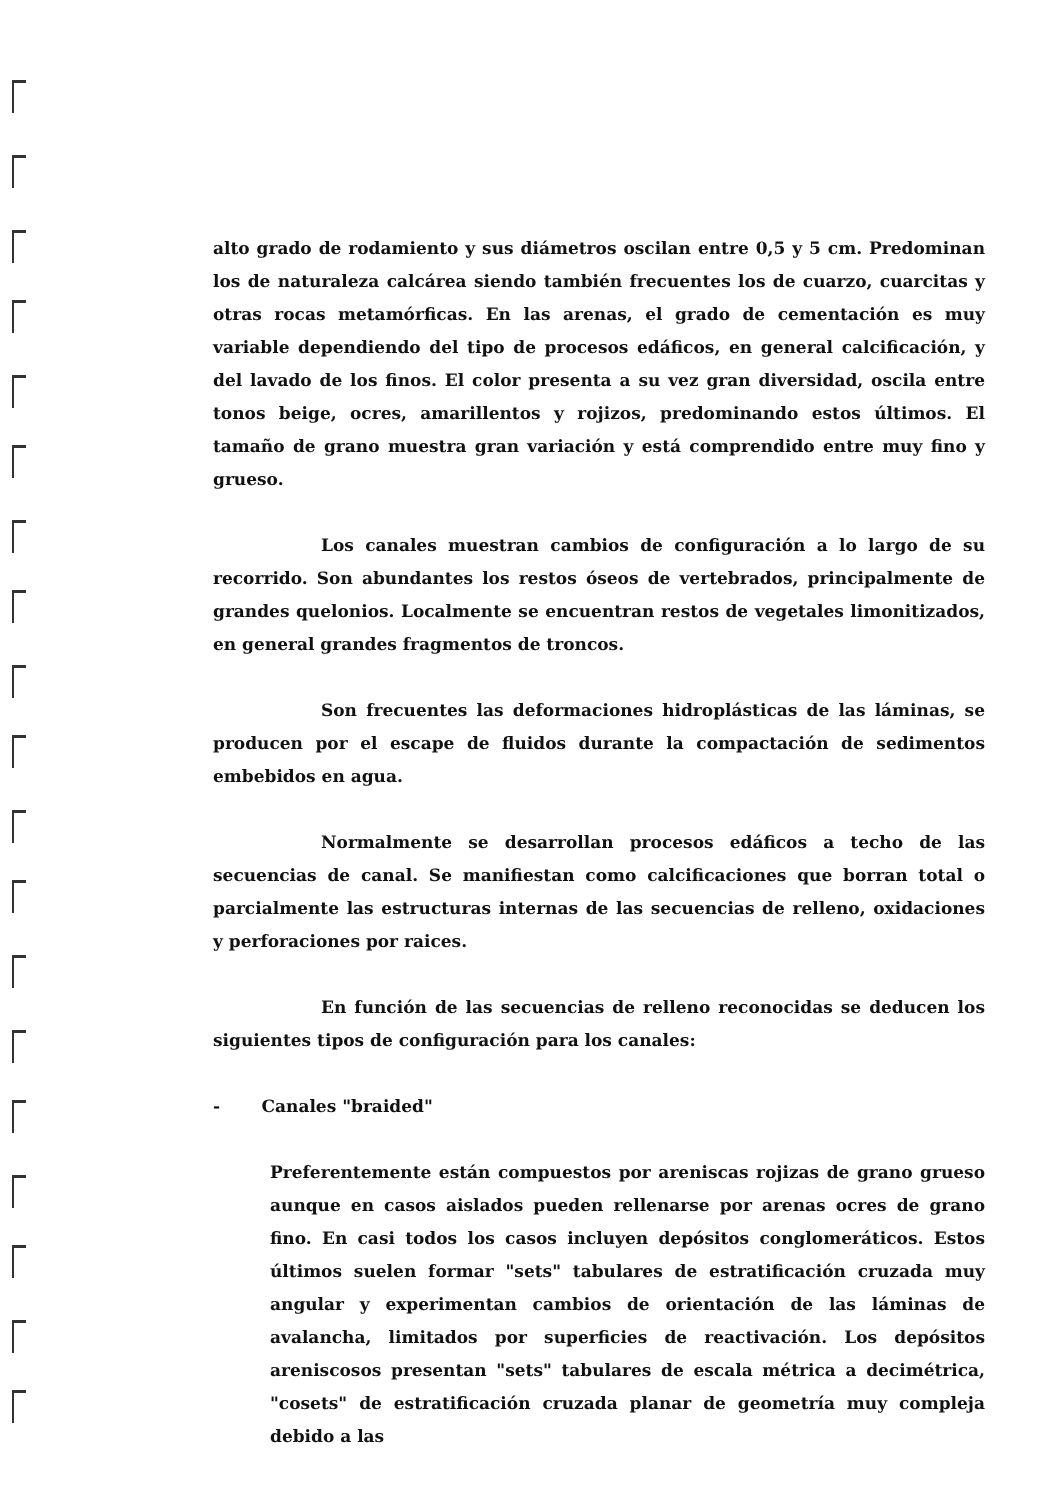alto grado de rodamiento y sus diámetros oscilan entre 0,5 y 5 cm. Predominan los de naturaleza calcárea siendo también frecuentes los de cuarzo, cuarcitas y otras rocas metamórficas. En las arenas, el grado de cementación es muy variable dependiendo del tipo de procesos edáficos, en general calcificación, y del lavado de los finos. El color presenta a su vez gran diversidad, oscila entre tonos beige, ocres, amarillentos y rojizos, predominando estos últimos. El tamaño de grano muestra gran variación y está comprendido entre muy fino y grueso.
Los canales muestran cambios de configuración a lo largo de su recorrido. Son abundantes los restos óseos de vertebrados, principalmente de grandes quelonios. Localmente se encuentran restos de vegetales limonitizados, en general grandes fragmentos de troncos.
Son frecuentes las deformaciones hidroplásticas de las láminas, se producen por el escape de fluidos durante la compactación de sedimentos embebidos en agua.
Normalmente se desarrollan procesos edáficos a techo de las secuencias de canal. Se manifiestan como calcificaciones que borran total o parcialmente las estructuras internas de las secuencias de relleno, oxidaciones y perforaciones por raices.
En función de las secuencias de relleno reconocidas se deducen los siguientes tipos de configuración para los canales:
- Canales "braided"
Preferentemente están compuestos por areniscas rojizas de grano grueso aunque en casos aislados pueden rellenarse por arenas ocres de grano fino. En casi todos los casos incluyen depósitos conglomeráticos. Estos últimos suelen formar "sets" tabulares de estratificación cruzada muy angular y experimentan cambios de orientación de las láminas de avalancha, limitados por superficies de reactivación. Los depósitos areniscosos presentan "sets" tabulares de escala métrica a decimétrica, "cosets" de estratificación cruzada planar de geometría muy compleja debido a las